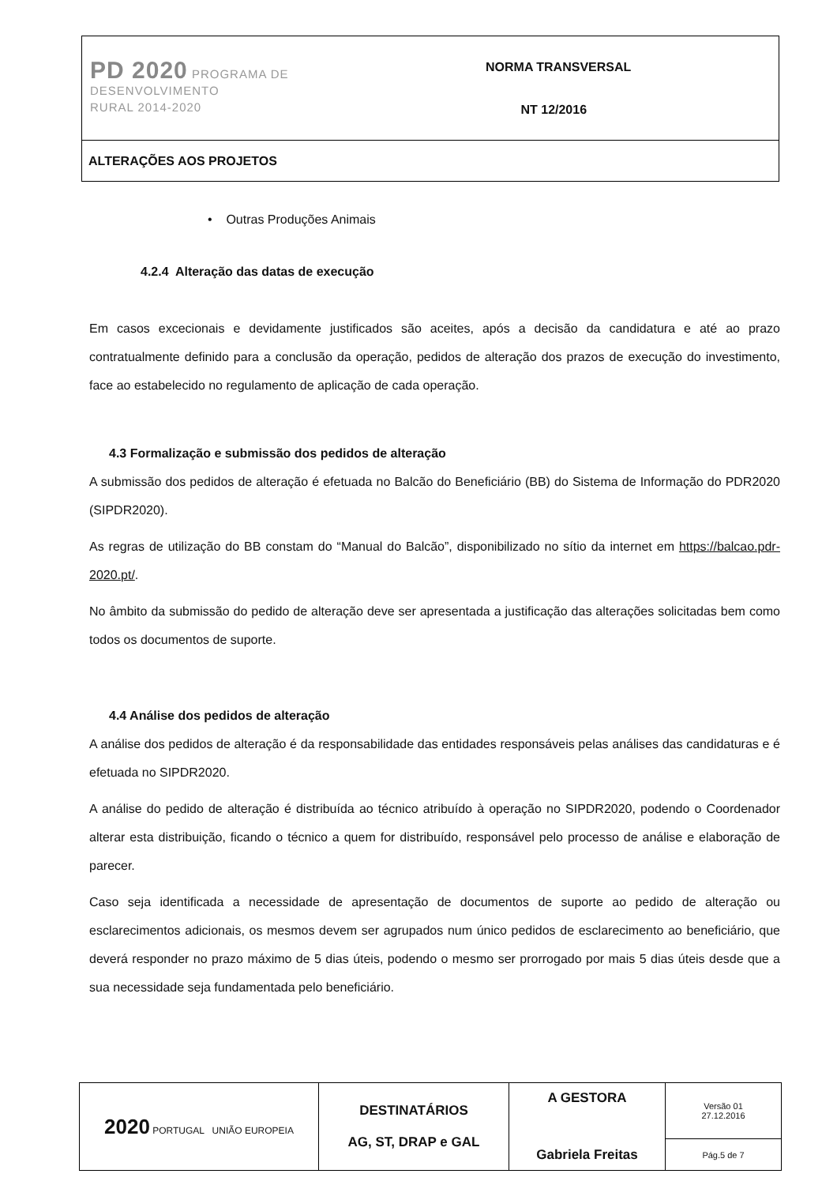| PD 2020 PROGRAMA DE DESENVOLVIMENTO RURAL 2014-2020 | NORMA TRANSVERSAL NT 12/2016 |
| ALTERAÇÕES AOS PROJETOS | |
• Outras Produções Animais
4.2.4 Alteração das datas de execução
Em casos excecionais e devidamente justificados são aceites, após a decisão da candidatura e até ao prazo contratualmente definido para a conclusão da operação, pedidos de alteração dos prazos de execução do investimento, face ao estabelecido no regulamento de aplicação de cada operação.
4.3 Formalização e submissão dos pedidos de alteração
A submissão dos pedidos de alteração é efetuada no Balcão do Beneficiário (BB) do Sistema de Informação do PDR2020 (SIPDR2020).
As regras de utilização do BB constam do “Manual do Balcão”, disponibilizado no sítio da internet em https://balcao.pdr-2020.pt/.
No âmbito da submissão do pedido de alteração deve ser apresentada a justificação das alterações solicitadas bem como todos os documentos de suporte.
4.4 Análise dos pedidos de alteração
A análise dos pedidos de alteração é da responsabilidade das entidades responsáveis pelas análises das candidaturas e é efetuada no SIPDR2020.
A análise do pedido de alteração é distribuída ao técnico atribuído à operação no SIPDR2020, podendo o Coordenador alterar esta distribuição, ficando o técnico a quem for distribuído, responsável pelo processo de análise e elaboração de parecer.
Caso seja identificada a necessidade de apresentação de documentos de suporte ao pedido de alteração ou esclarecimentos adicionais, os mesmos devem ser agrupados num único pedidos de esclarecimento ao beneficiário, que deverá responder no prazo máximo de 5 dias úteis, podendo o mesmo ser prorrogado por mais 5 dias úteis desde que a sua necessidade seja fundamentada pelo beneficiário.
| 2020 PORTUGAL UNIÃO EUROPEIA | DESTINATÁRIOS AG, ST, DRAP e GAL | A GESTORA Gabriela Freitas | Versão 01 27.12.2016 |
| | | | Pág.5 de 7 |